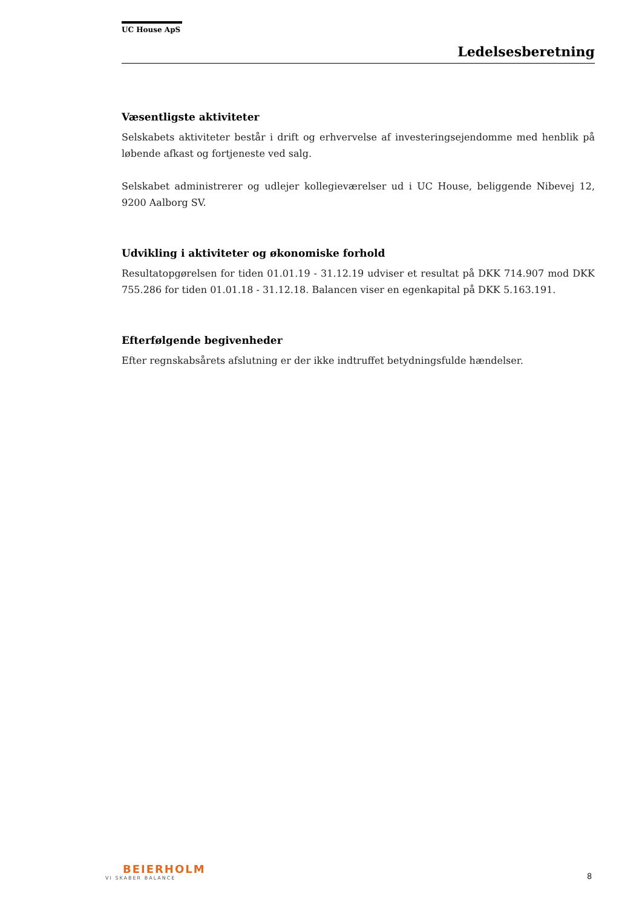UC House ApS
Ledelsesberetning
Væsentligste aktiviteter
Selskabets aktiviteter består i drift og erhvervelse af investeringsejendomme med henblik på løbende afkast og fortjeneste ved salg.
Selskabet administrerer og udlejer kollegieværelser ud i UC House, beliggende Nibevej 12, 9200 Aalborg SV.
Udvikling i aktiviteter og økonomiske forhold
Resultatopgørelsen for tiden 01.01.19 - 31.12.19 udviser et resultat på DKK 714.907 mod DKK 755.286 for tiden 01.01.18 - 31.12.18. Balancen viser en egenkapital på DKK 5.163.191.
Efterfølgende begivenheder
Efter regnskabsårets afslutning er der ikke indtruffet betydningsfulde hændelser.
BEIERHOLM
VI SKABER BALANCE
8